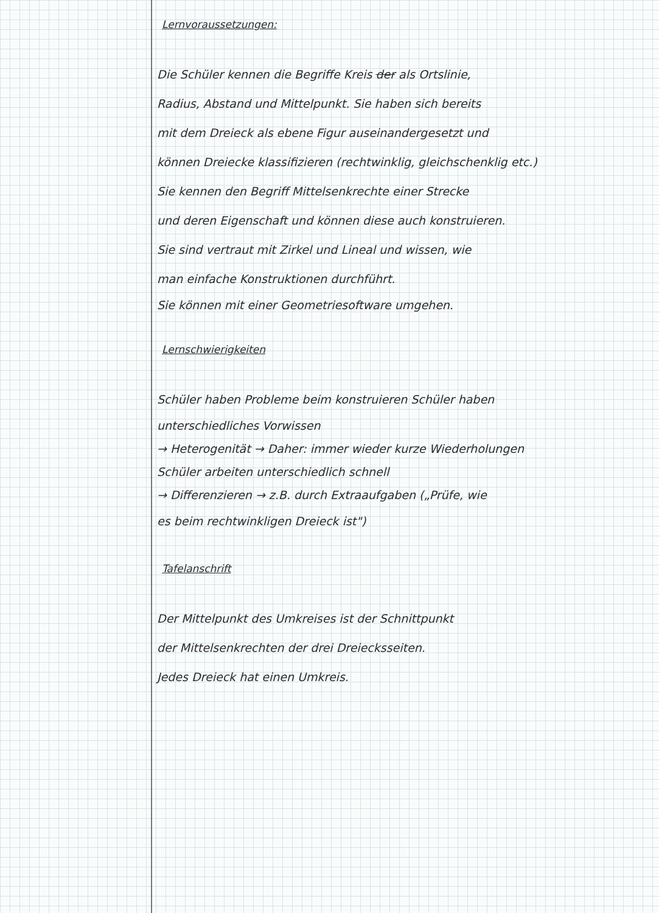Lernvoraussetzungen:
Die Schüler kennen die Begriffe Kreis der als Ortslinie,
Radius, Abstand und Mittelpunkt. Sie haben sich bereits
mit dem Dreieck als ebene Figur auseinandergesetzt und
können Dreiecke klassifizieren (rechtwinklig, gleichschenklig etc.)
Sie kennen den Begriff Mittelsenkrechte einer Strecke
und deren Eigenschaft und können diese auch konstruieren.
Sie sind vertraut mit Zirkel und Lineal und wissen, wie
man einfache Konstruktionen durchführt.
Sie können mit einer Geometriesoftware umgehen.
Lernschwierigkeiten
Schüler haben Probleme beim konstruieren Schüler haben
unterschiedliches Vorwissen
→ Heterogenität → Daher: immer wieder kurze Wiederholungen
Schüler arbeiten unterschiedlich schnell
→ Differenzieren → z.B. durch Extraaufgaben („Prüfe, wie
es beim rechtwinkligen Dreieck ist")
Tafelanschrift
Der Mittelpunkt des Umkreises ist der Schnittpunkt
der Mittelsenkrechten der drei Dreiecksseiten.
Jedes Dreieck hat einen Umkreis.